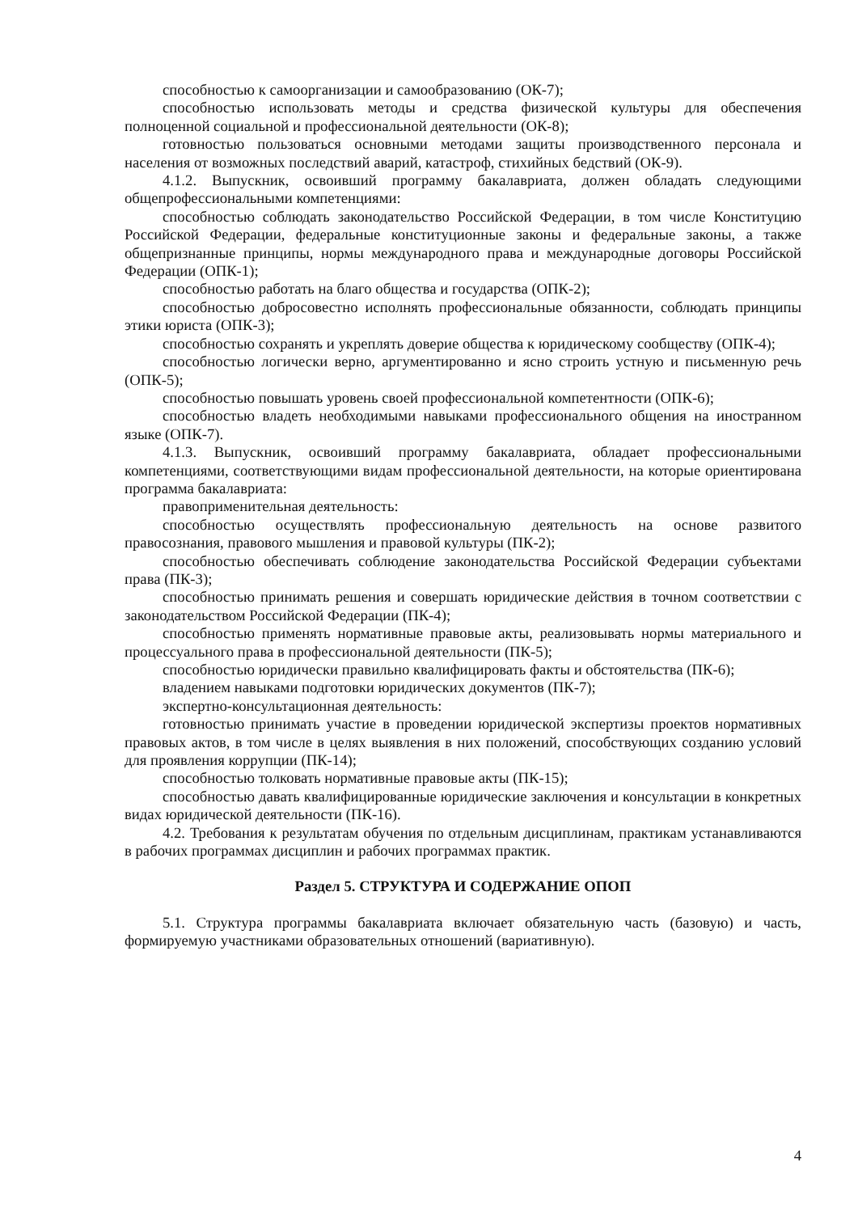способностью к самоорганизации и самообразованию (ОК-7);
способностью использовать методы и средства физической культуры для обеспечения полноценной социальной и профессиональной деятельности (ОК-8);
готовностью пользоваться основными методами защиты производственного персонала и населения от возможных последствий аварий, катастроф, стихийных бедствий (ОК-9).
4.1.2. Выпускник, освоивший программу бакалавриата, должен обладать следующими общепрофессиональными компетенциями:
способностью соблюдать законодательство Российской Федерации, в том числе Конституцию Российской Федерации, федеральные конституционные законы и федеральные законы, а также общепризнанные принципы, нормы международного права и международные договоры Российской Федерации (ОПК-1);
способностью работать на благо общества и государства (ОПК-2);
способностью добросовестно исполнять профессиональные обязанности, соблюдать принципы этики юриста (ОПК-3);
способностью сохранять и укреплять доверие общества к юридическому сообществу (ОПК-4);
способностью логически верно, аргументированно и ясно строить устную и письменную речь (ОПК-5);
способностью повышать уровень своей профессиональной компетентности (ОПК-6);
способностью владеть необходимыми навыками профессионального общения на иностранном языке (ОПК-7).
4.1.3. Выпускник, освоивший программу бакалавриата, обладает профессиональными компетенциями, соответствующими видам профессиональной деятельности, на которые ориентирована программа бакалавриата:
правоприменительная деятельность:
способностью осуществлять профессиональную деятельность на основе развитого правосознания, правового мышления и правовой культуры (ПК-2);
способностью обеспечивать соблюдение законодательства Российской Федерации субъектами права (ПК-3);
способностью принимать решения и совершать юридические действия в точном соответствии с законодательством Российской Федерации (ПК-4);
способностью применять нормативные правовые акты, реализовывать нормы материального и процессуального права в профессиональной деятельности (ПК-5);
способностью юридически правильно квалифицировать факты и обстоятельства (ПК-6);
владением навыками подготовки юридических документов (ПК-7);
экспертно-консультационная деятельность:
готовностью принимать участие в проведении юридической экспертизы проектов нормативных правовых актов, в том числе в целях выявления в них положений, способствующих созданию условий для проявления коррупции (ПК-14);
способностью толковать нормативные правовые акты (ПК-15);
способностью давать квалифицированные юридические заключения и консультации в конкретных видах юридической деятельности (ПК-16).
4.2. Требования к результатам обучения по отдельным дисциплинам, практикам устанавливаются в рабочих программах дисциплин и рабочих программах практик.
Раздел 5. СТРУКТУРА И СОДЕРЖАНИЕ ОПОП
5.1. Структура программы бакалавриата включает обязательную часть (базовую) и часть, формируемую участниками образовательных отношений (вариативную).
4